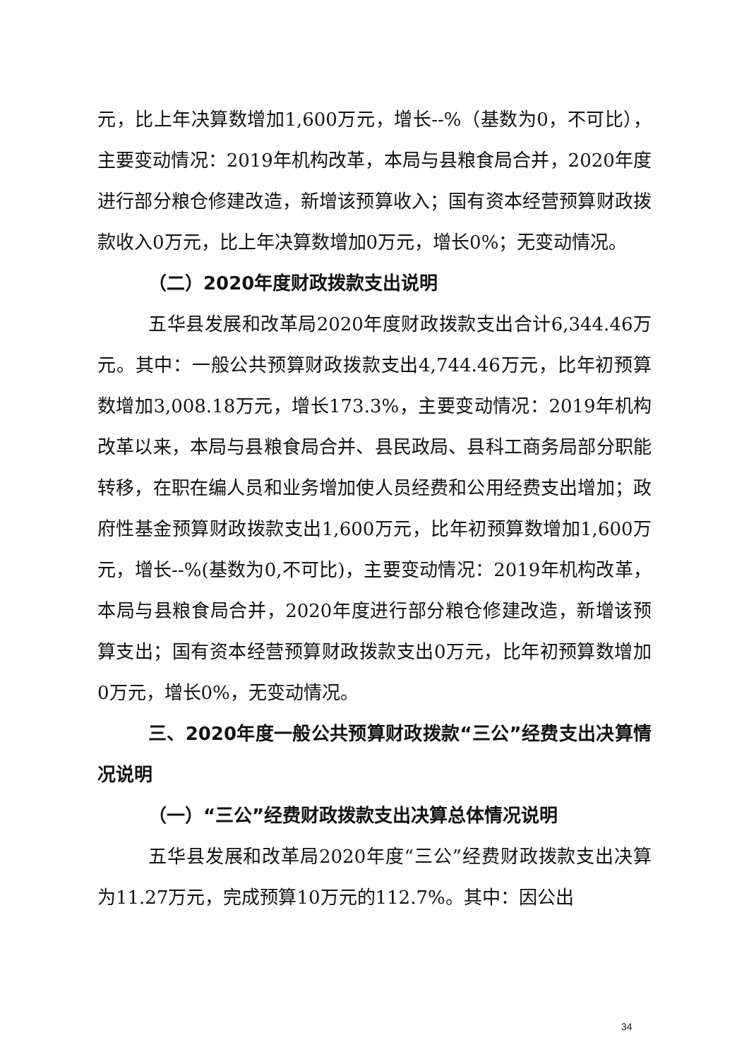元，比上年决算数增加1,600万元，增长--%（基数为0，不可比），主要变动情况：2019年机构改革，本局与县粮食局合并，2020年度进行部分粮仓修建改造，新增该预算收入；国有资本经营预算财政拨款收入0万元，比上年决算数增加0万元，增长0%；无变动情况。
（二）2020年度财政拨款支出说明
五华县发展和改革局2020年度财政拨款支出合计6,344.46万元。其中：一般公共预算财政拨款支出4,744.46万元，比年初预算数增加3,008.18万元，增长173.3%，主要变动情况：2019年机构改革以来，本局与县粮食局合并、县民政局、县科工商务局部分职能转移，在职在编人员和业务增加使人员经费和公用经费支出增加；政府性基金预算财政拨款支出1,600万元，比年初预算数增加1,600万元，增长--%(基数为0,不可比)，主要变动情况：2019年机构改革，本局与县粮食局合并，2020年度进行部分粮仓修建改造，新增该预算支出；国有资本经营预算财政拨款支出0万元，比年初预算数增加0万元，增长0%，无变动情况。
三、2020年度一般公共预算财政拨款“三公”经费支出决算情况说明
（一）“三公”经费财政拨款支出决算总体情况说明
五华县发展和改革局2020年度“三公”经费财政拨款支出决算为11.27万元，完成预算10万元的112.7%。其中：因公出
34